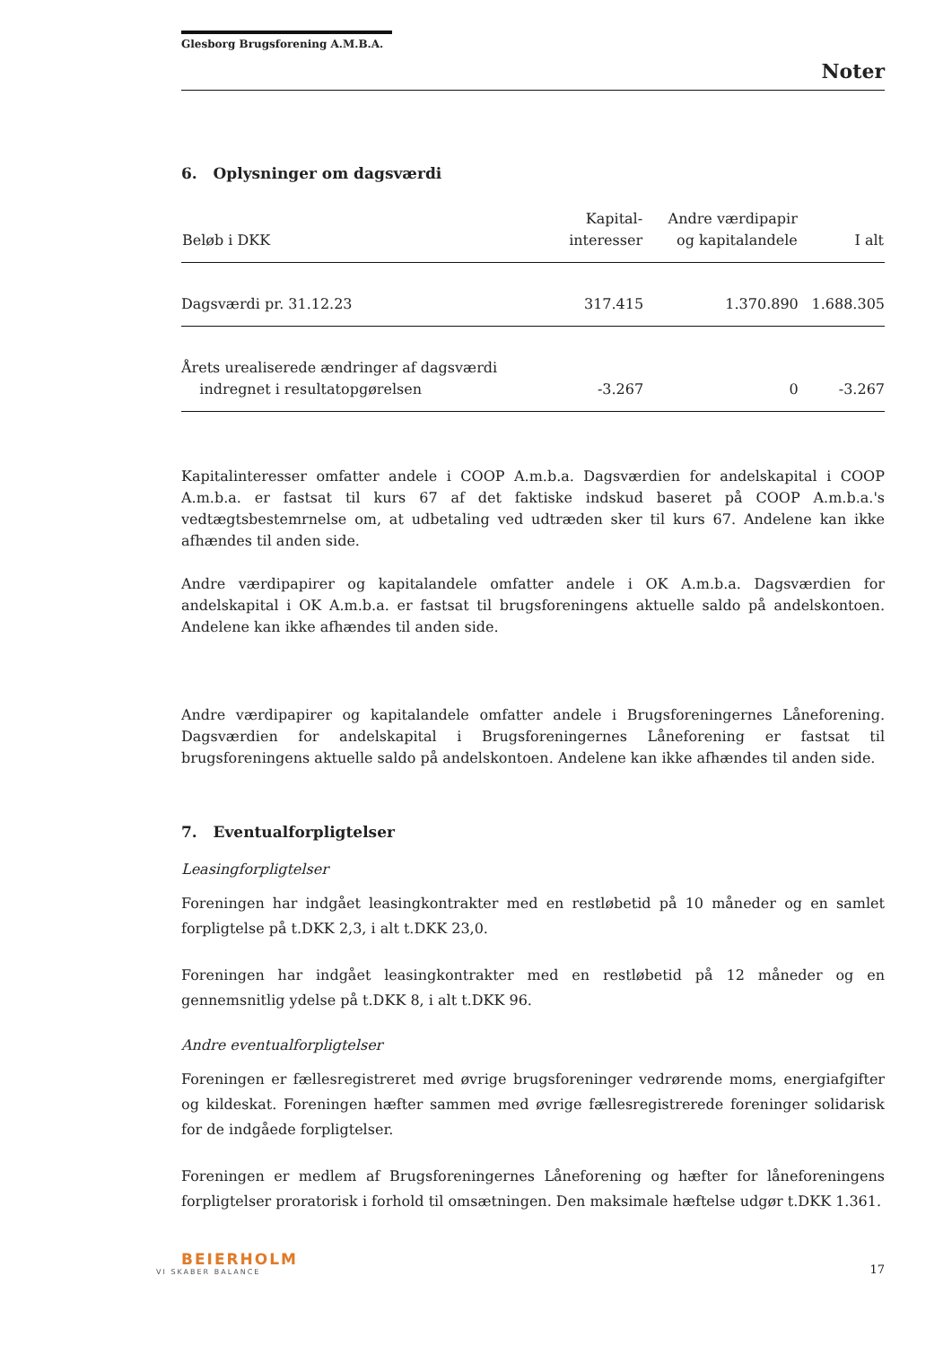Glesborg Brugsforening A.M.B.A.
Noter
6. Oplysninger om dagsværdi
| Beløb i DKK | Kapital- interesser | Andre værdipapir og kapitalandele | I alt |
| --- | --- | --- | --- |
| Dagsværdi pr. 31.12.23 | 317.415 | 1.370.890 | 1.688.305 |
| Årets urealiserede ændringer af dagsværdi indregnet i resultatopgørelsen | -3.267 | 0 | -3.267 |
Kapitalinteresser omfatter andele i COOP A.m.b.a. Dagsværdien for andelskapital i COOP A.m.b.a. er fastsat til kurs 67 af det faktiske indskud baseret på COOP A.m.b.a.'s vedtægtsbestemrnelse om, at udbetaling ved udtræden sker til kurs 67. Andelene kan ikke afhændes til anden side.
Andre værdipapirer og kapitalandele omfatter andele i OK A.m.b.a. Dagsværdien for andelskapital i OK A.m.b.a. er fastsat til brugsforeningens aktuelle saldo på andelskontoen. Andelene kan ikke afhændes til anden side.
Andre værdipapirer og kapitalandele omfatter andele i Brugsforeningernes Låneforening. Dagsværdien for andelskapital i Brugsforeningernes Låneforening er fastsat til brugsforeningens aktuelle saldo på andelskontoen. Andelene kan ikke afhændes til anden side.
7. Eventualforpligtelser
Leasingforpligtelser
Foreningen har indgået leasingkontrakter med en restløbetid på 10 måneder og en samlet forpligtelse på t.DKK 2,3, i alt t.DKK 23,0.
Foreningen har indgået leasingkontrakter med en restløbetid på 12 måneder og en gennemsnitlig ydelse på t.DKK 8, i alt t.DKK 96.
Andre eventualforpligtelser
Foreningen er fællesregistreret med øvrige brugsforeninger vedrørende moms, energiafgifter og kildeskat. Foreningen hæfter sammen med øvrige fællesregistrerede foreninger solidarisk for de indgåede forpligtelser.
Foreningen er medlem af Brugsforeningernes Låneforening og hæfter for låneforeningens forpligtelser proratorisk i forhold til omsætningen. Den maksimale hæftelse udgør t.DKK 1.361.
BEIERHOLM
VI SKABER BALANCE
17